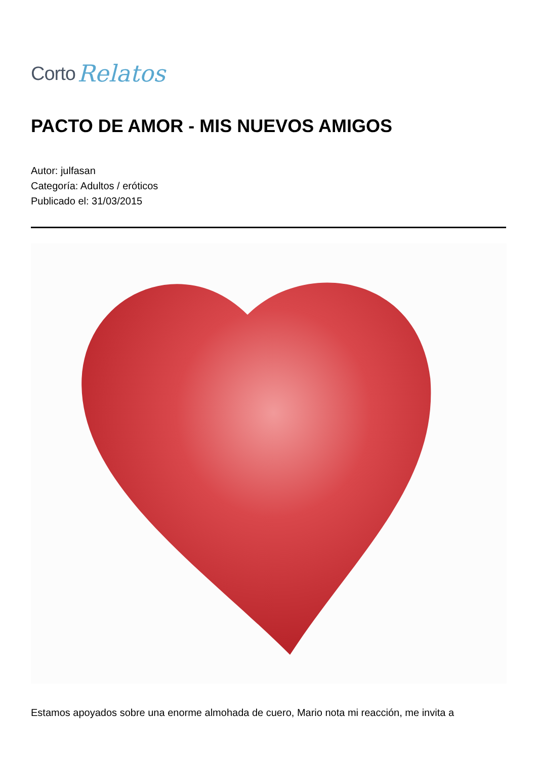Corto Relatos
PACTO DE AMOR - MIS NUEVOS AMIGOS
Autor: julfasan
Categoría: Adultos / eróticos
Publicado el: 31/03/2015
Estamos apoyados sobre una enorme almohada de cuero, Mario nota mi reacción, me invita a